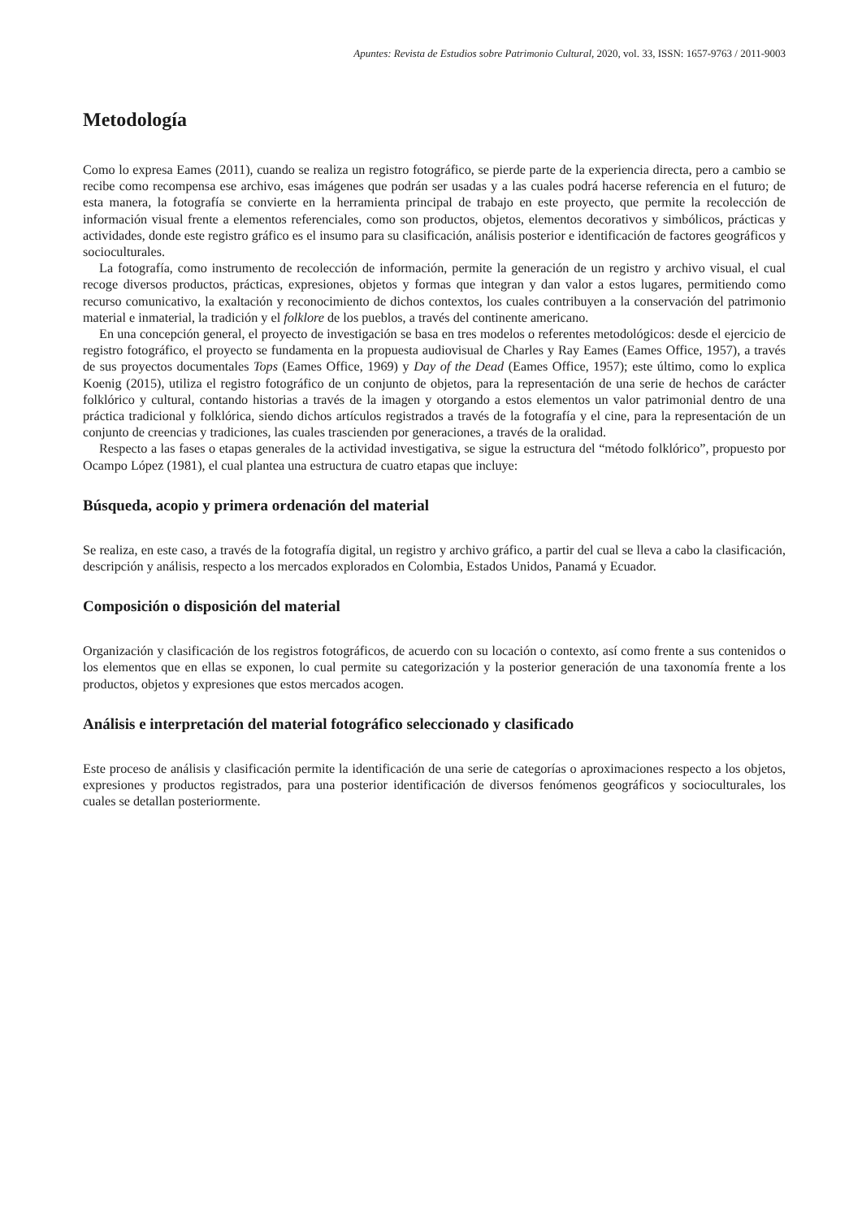Apuntes: Revista de Estudios sobre Patrimonio Cultural, 2020, vol. 33, ISSN: 1657-9763 / 2011-9003
Metodología
Como lo expresa Eames (2011), cuando se realiza un registro fotográfico, se pierde parte de la experiencia directa, pero a cambio se recibe como recompensa ese archivo, esas imágenes que podrán ser usadas y a las cuales podrá hacerse referencia en el futuro; de esta manera, la fotografía se convierte en la herramienta principal de trabajo en este proyecto, que permite la recolección de información visual frente a elementos referenciales, como son productos, objetos, elementos decorativos y simbólicos, prácticas y actividades, donde este registro gráfico es el insumo para su clasificación, análisis posterior e identificación de factores geográficos y socioculturales.
La fotografía, como instrumento de recolección de información, permite la generación de un registro y archivo visual, el cual recoge diversos productos, prácticas, expresiones, objetos y formas que integran y dan valor a estos lugares, permitiendo como recurso comunicativo, la exaltación y reconocimiento de dichos contextos, los cuales contribuyen a la conservación del patrimonio material e inmaterial, la tradición y el folklore de los pueblos, a través del continente americano.
En una concepción general, el proyecto de investigación se basa en tres modelos o referentes metodológicos: desde el ejercicio de registro fotográfico, el proyecto se fundamenta en la propuesta audiovisual de Charles y Ray Eames (Eames Office, 1957), a través de sus proyectos documentales Tops (Eames Office, 1969) y Day of the Dead (Eames Office, 1957); este último, como lo explica Koenig (2015), utiliza el registro fotográfico de un conjunto de objetos, para la representación de una serie de hechos de carácter folklórico y cultural, contando historias a través de la imagen y otorgando a estos elementos un valor patrimonial dentro de una práctica tradicional y folklórica, siendo dichos artículos registrados a través de la fotografía y el cine, para la representación de un conjunto de creencias y tradiciones, las cuales trascienden por generaciones, a través de la oralidad.
Respecto a las fases o etapas generales de la actividad investigativa, se sigue la estructura del “método folklórico”, propuesto por Ocampo López (1981), el cual plantea una estructura de cuatro etapas que incluye:
Búsqueda, acopio y primera ordenación del material
Se realiza, en este caso, a través de la fotografía digital, un registro y archivo gráfico, a partir del cual se lleva a cabo la clasificación, descripción y análisis, respecto a los mercados explorados en Colombia, Estados Unidos, Panamá y Ecuador.
Composición o disposición del material
Organización y clasificación de los registros fotográficos, de acuerdo con su locación o contexto, así como frente a sus contenidos o los elementos que en ellas se exponen, lo cual permite su categorización y la posterior generación de una taxonomía frente a los productos, objetos y expresiones que estos mercados acogen.
Análisis e interpretación del material fotográfico seleccionado y clasificado
Este proceso de análisis y clasificación permite la identificación de una serie de categorías o aproximaciones respecto a los objetos, expresiones y productos registrados, para una posterior identificación de diversos fenómenos geográficos y socioculturales, los cuales se detallan posteriormente.